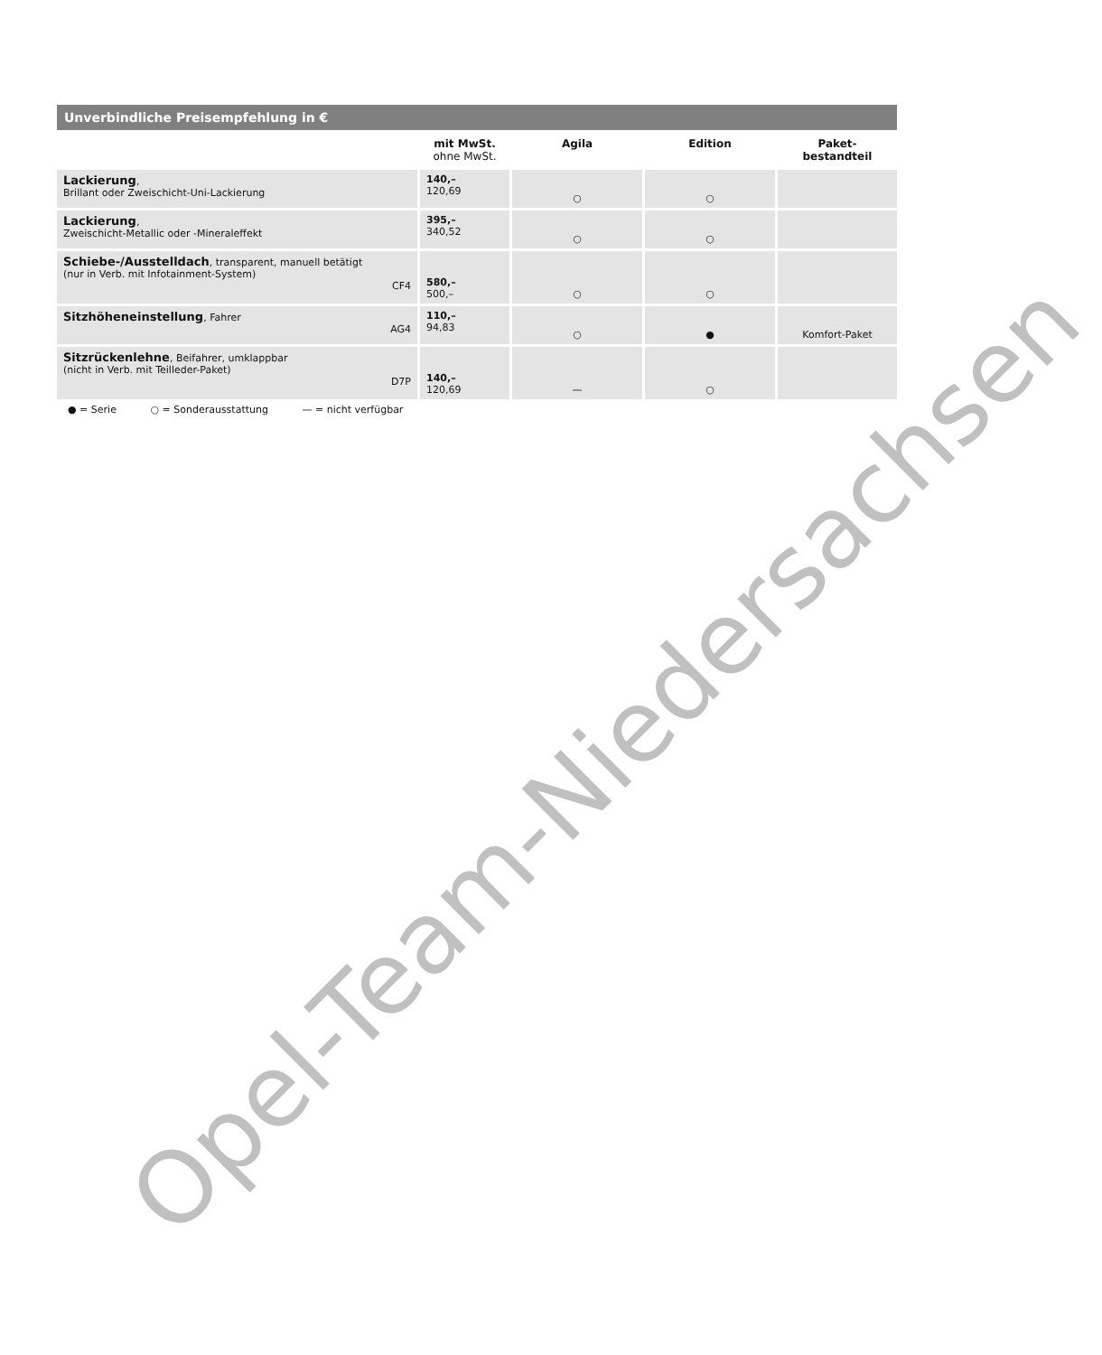Unverbindliche Preisempfehlung in €
| | mit MwSt. ohne MwSt. | Agila | Edition | Paket- bestandteil |
| --- | --- | --- | --- | --- |
| Lackierung , Brillant oder Zweischicht-Uni-Lackierung | 140,– 120,69 | ○ | ○ | |
| Lackierung , Zweischicht-Metallic oder -Mineraleffekt | 395,– 340,52 | ○ | ○ | |
| Schiebe-/Ausstelldach , transparent, manuell betätigt (nur in Verb. mit Infotainment-System) CF4 | 580,– 500,– | ○ | ○ | |
| Sitzhöheneinstellung , Fahrer AG4 | 110,– 94,83 | ○ | ● | Komfort-Paket |
| Sitzrückenlehne , Beifahrer, umklappbar (nicht in Verb. mit Teilleder-Paket) D7P | 140,– 120,69 | — | ○ | |
● = Serie ○ = Sonderausstattung — = nicht verfügbar
Opel-Team-Niedersachsen